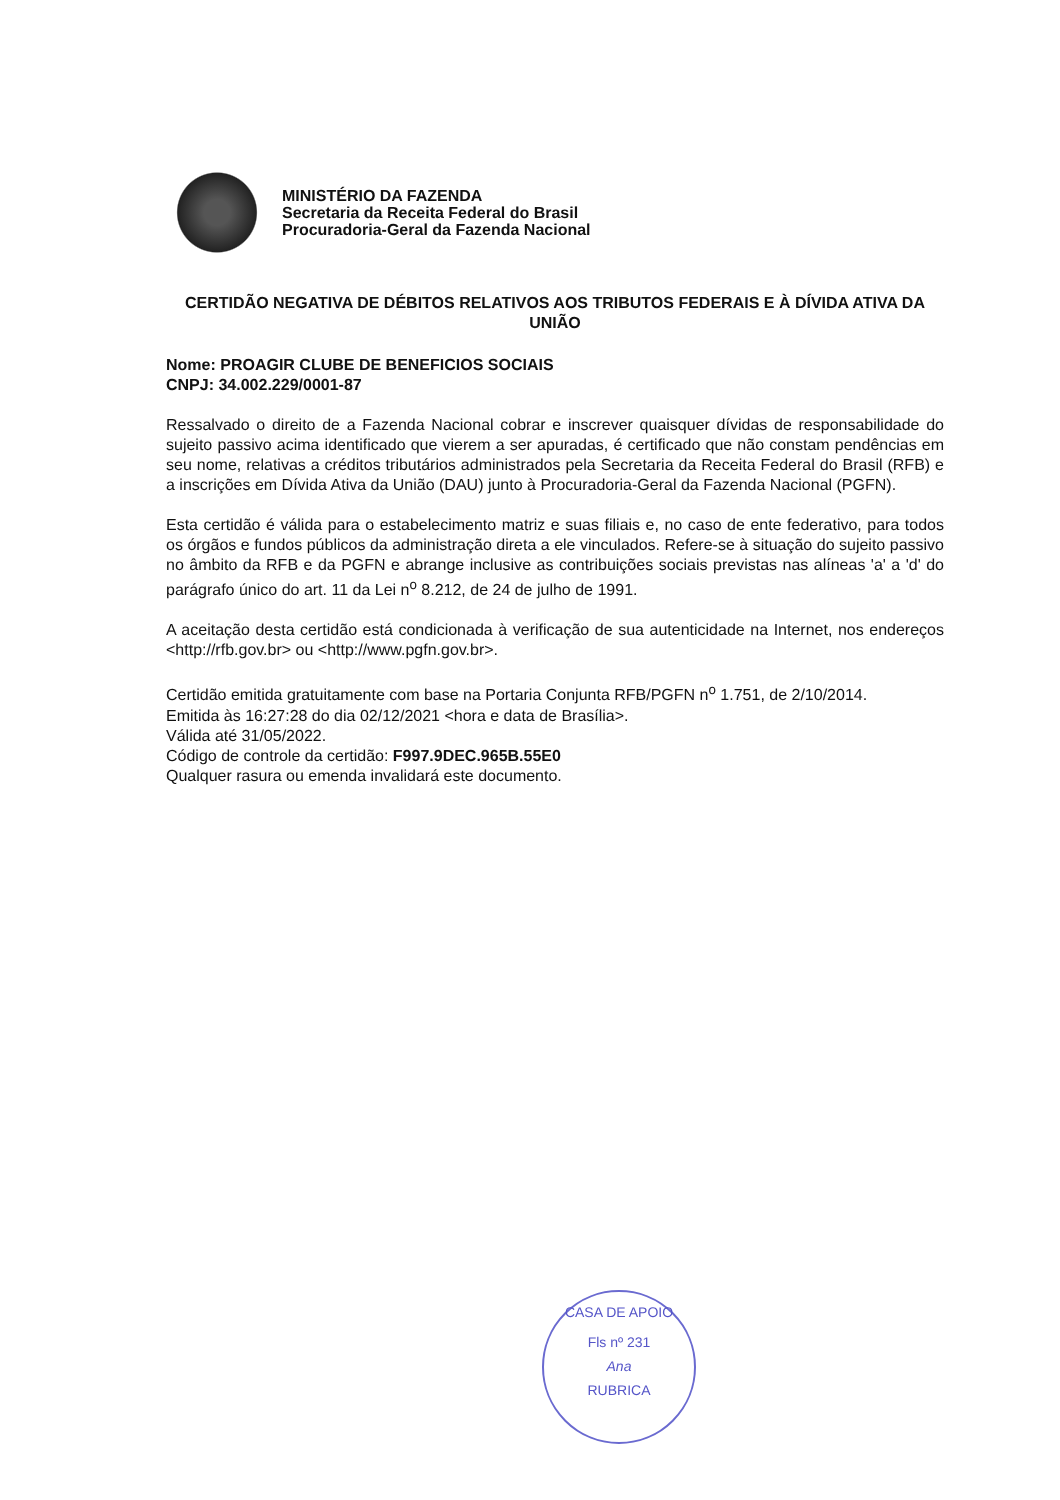MINISTÉRIO DA FAZENDA
Secretaria da Receita Federal do Brasil
Procuradoria-Geral da Fazenda Nacional
CERTIDÃO NEGATIVA DE DÉBITOS RELATIVOS AOS TRIBUTOS FEDERAIS E À DÍVIDA ATIVA DA UNIÃO
Nome: PROAGIR CLUBE DE BENEFICIOS SOCIAIS
CNPJ: 34.002.229/0001-87
Ressalvado o direito de a Fazenda Nacional cobrar e inscrever quaisquer dívidas de responsabilidade do sujeito passivo acima identificado que vierem a ser apuradas, é certificado que não constam pendências em seu nome, relativas a créditos tributários administrados pela Secretaria da Receita Federal do Brasil (RFB) e a inscrições em Dívida Ativa da União (DAU) junto à Procuradoria-Geral da Fazenda Nacional (PGFN).
Esta certidão é válida para o estabelecimento matriz e suas filiais e, no caso de ente federativo, para todos os órgãos e fundos públicos da administração direta a ele vinculados. Refere-se à situação do sujeito passivo no âmbito da RFB e da PGFN e abrange inclusive as contribuições sociais previstas nas alíneas 'a' a 'd' do parágrafo único do art. 11 da Lei n<sup>o</sup> 8.212, de 24 de julho de 1991.
A aceitação desta certidão está condicionada à verificação de sua autenticidade na Internet, nos endereços <http://rfb.gov.br> ou <http://www.pgfn.gov.br>.
Certidão emitida gratuitamente com base na Portaria Conjunta RFB/PGFN n<sup>o</sup> 1.751, de 2/10/2014.
Emitida às 16:27:28 do dia 02/12/2021 <hora e data de Brasília>.
Válida até 31/05/2022.
Código de controle da certidão: F997.9DEC.965B.55E0
Qualquer rasura ou emenda invalidará este documento.
CASA DE APOIO
Fls nº 231
Ana
RUBRICA